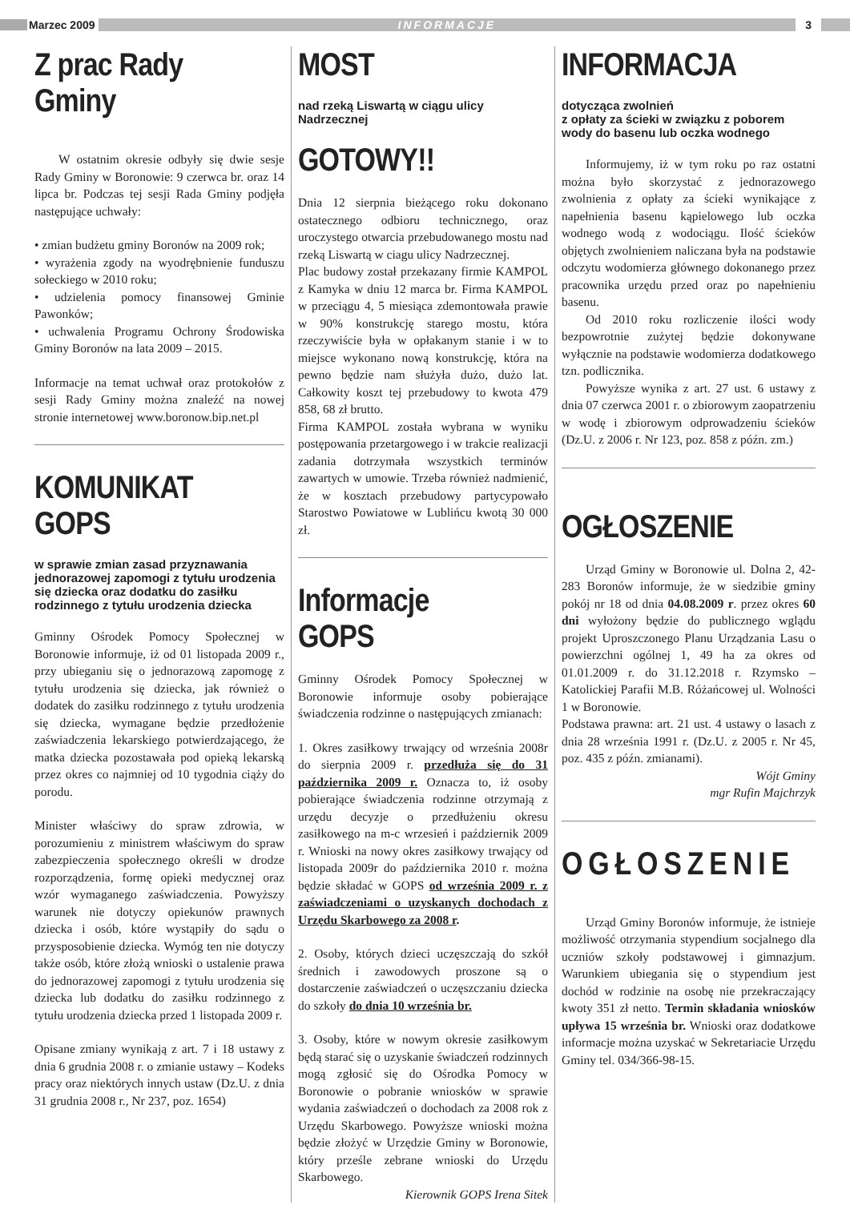Marzec 2009
INFORMACJE
3
Z prac Rady Gminy
W ostatnim okresie odbyły się dwie sesje Rady Gminy w Boronowie: 9 czerwca br. oraz 14 lipca br. Podczas tej sesji Rada Gminy podjęła następujące uchwały:
• zmian budżetu gminy Boronów na 2009 rok;
• wyrażenia zgody na wyodrębnienie funduszu sołeckiego w 2010 roku;
• udzielenia pomocy finansowej Gminie Pawonków;
• uchwalenia Programu Ochrony Środowiska Gminy Boronów na lata 2009 – 2015.
Informacje na temat uchwał oraz protokołów z sesji Rady Gminy można znaleźć na nowej stronie internetowej www.boronow.bip.net.pl
KOMUNIKAT GOPS
w sprawie zmian zasad przyznawania jednorazowej zapomogi z tytułu urodzenia się dziecka oraz dodatku do zasiłku rodzinnego z tytułu urodzenia dziecka
Gminny Ośrodek Pomocy Społecznej w Boronowie informuje, iż od 01 listopada 2009 r., przy ubieganiu się o jednorazową zapomogę z tytułu urodzenia się dziecka, jak również o dodatek do zasiłku rodzinnego z tytułu urodzenia się dziecka, wymagane będzie przedłożenie zaświadczenia lekarskiego potwierdzającego, że matka dziecka pozostawała pod opieką lekarską przez okres co najmniej od 10 tygodnia ciąży do porodu.
Minister właściwy do spraw zdrowia, w porozumieniu z ministrem właściwym do spraw zabezpieczenia społecznego określi w drodze rozporządzenia, formę opieki medycznej oraz wzór wymaganego zaświadczenia. Powyższy warunek nie dotyczy opiekunów prawnych dziecka i osób, które wystąpiły do sądu o przysposobienie dziecka. Wymóg ten nie dotyczy także osób, które złożą wnioski o ustalenie prawa do jednorazowej zapomogi z tytułu urodzenia się dziecka lub dodatku do zasiłku rodzinnego z tytułu urodzenia dziecka przed 1 listopada 2009 r.
Opisane zmiany wynikają z art. 7 i 18 ustawy z dnia 6 grudnia 2008 r. o zmianie ustawy – Kodeks pracy oraz niektórych innych ustaw (Dz.U. z dnia 31 grudnia 2008 r., Nr 237, poz. 1654)
MOST
nad rzeką Liswartą w ciągu ulicy Nadrzecznej
GOTOWY!!
Dnia 12 sierpnia bieżącego roku dokonano ostatecznego odbioru technicznego, oraz uroczystego otwarcia przebudowanego mostu nad rzeką Liswartą w ciagu ulicy Nadrzecznej.
Plac budowy został przekazany firmie KAMPOL z Kamyka w dniu 12 marca br. Firma KAMPOL w przeciągu 4, 5 miesiąca zdemontowała prawie w 90% konstrukcję starego mostu, która rzeczywiście była w opłakanym stanie i w to miejsce wykonano nową konstrukcję, która na pewno będzie nam służyła dużo, dużo lat. Całkowity koszt tej przebudowy to kwota 479 858, 68 zł brutto.
Firma KAMPOL została wybrana w wyniku postępowania przetargowego i w trakcie realizacji zadania dotrzymała wszystkich terminów zawartych w umowie. Trzeba również nadmienić, że w kosztach przebudowy partycypowało Starostwo Powiatowe w Lublińcu kwotą 30 000 zł.
Informacje GOPS
Gminny Ośrodek Pomocy Społecznej w Boronowie informuje osoby pobierające świadczenia rodzinne o następujących zmianach:
1. Okres zasiłkowy trwający od września 2008r do sierpnia 2009 r. przedłuża się do 31 października 2009 r. Oznacza to, iż osoby pobierające świadczenia rodzinne otrzymają z urzędu decyzje o przedłużeniu okresu zasiłkowego na m-c wrzesień i październik 2009 r. Wnioski na nowy okres zasiłkowy trwający od listopada 2009r do października 2010 r. można będzie składać w GOPS od września 2009 r. z zaświadczeniami o uzyskanych dochodach z Urzędu Skarbowego za 2008 r.
2. Osoby, których dzieci uczęszczają do szkół średnich i zawodowych proszone są o dostarczenie zaświadczeń o uczęszczaniu dziecka do szkoły do dnia 10 września br.
3. Osoby, które w nowym okresie zasiłkowym będą starać się o uzyskanie świadczeń rodzinnych mogą zgłosić się do Ośrodka Pomocy w Boronowie o pobranie wniosków w sprawie wydania zaświadczeń o dochodach za 2008 rok z Urzędu Skarbowego. Powyższe wnioski można będzie złożyć w Urzędzie Gminy w Boronowie, który prześle zebrane wnioski do Urzędu Skarbowego.
Kierownik GOPS Irena Sitek
INFORMACJA
dotycząca zwolnień
z opłaty za ścieki w związku z poborem wody do basenu lub oczka wodnego
Informujemy, iż w tym roku po raz ostatni można było skorzystać z jednorazowego zwolnienia z opłaty za ścieki wynikające z napełnienia basenu kąpielowego lub oczka wodnego wodą z wodociągu. Ilość ścieków objętych zwolnieniem naliczana była na podstawie odczytu wodomierza głównego dokonanego przez pracownika urzędu przed oraz po napełnieniu basenu.
Od 2010 roku rozliczenie ilości wody bezpowrotnie zużytej będzie dokonywane wyłącznie na podstawie wodomierza dodatkowego tzn. podlicznika.
Powyższe wynika z art. 27 ust. 6 ustawy z dnia 07 czerwca 2001 r. o zbiorowym zaopatrzeniu w wodę i zbiorowym odprowadzeniu ścieków (Dz.U. z 2006 r. Nr 123, poz. 858 z późn. zm.)
OGŁOSZENIE
Urząd Gminy w Boronowie ul. Dolna 2, 42-283 Boronów informuje, że w siedzibie gminy pokój nr 18 od dnia 04.08.2009 r. przez okres 60 dni wyłożony będzie do publicznego wglądu projekt Uproszczonego Planu Urządzania Lasu o powierzchni ogólnej 1, 49 ha za okres od 01.01.2009 r. do 31.12.2018 r. Rzymsko – Katolickiej Parafii M.B. Różańcowej ul. Wolności 1 w Boronowie.
Podstawa prawna: art. 21 ust. 4 ustawy o lasach z dnia 28 września 1991 r. (Dz.U. z 2005 r. Nr 45, poz. 435 z późn. zmianami).
Wójt Gminy
mgr Rufin Majchrzyk
OGŁOSZENIE
Urząd Gminy Boronów informuje, że istnieje możliwość otrzymania stypendium socjalnego dla uczniów szkoły podstawowej i gimnazjum. Warunkiem ubiegania się o stypendium jest dochód w rodzinie na osobę nie przekraczający kwoty 351 zł netto. Termin składania wniosków upływa 15 września br. Wnioski oraz dodatkowe informacje można uzyskać w Sekretariacie Urzędu Gminy tel. 034/366-98-15.